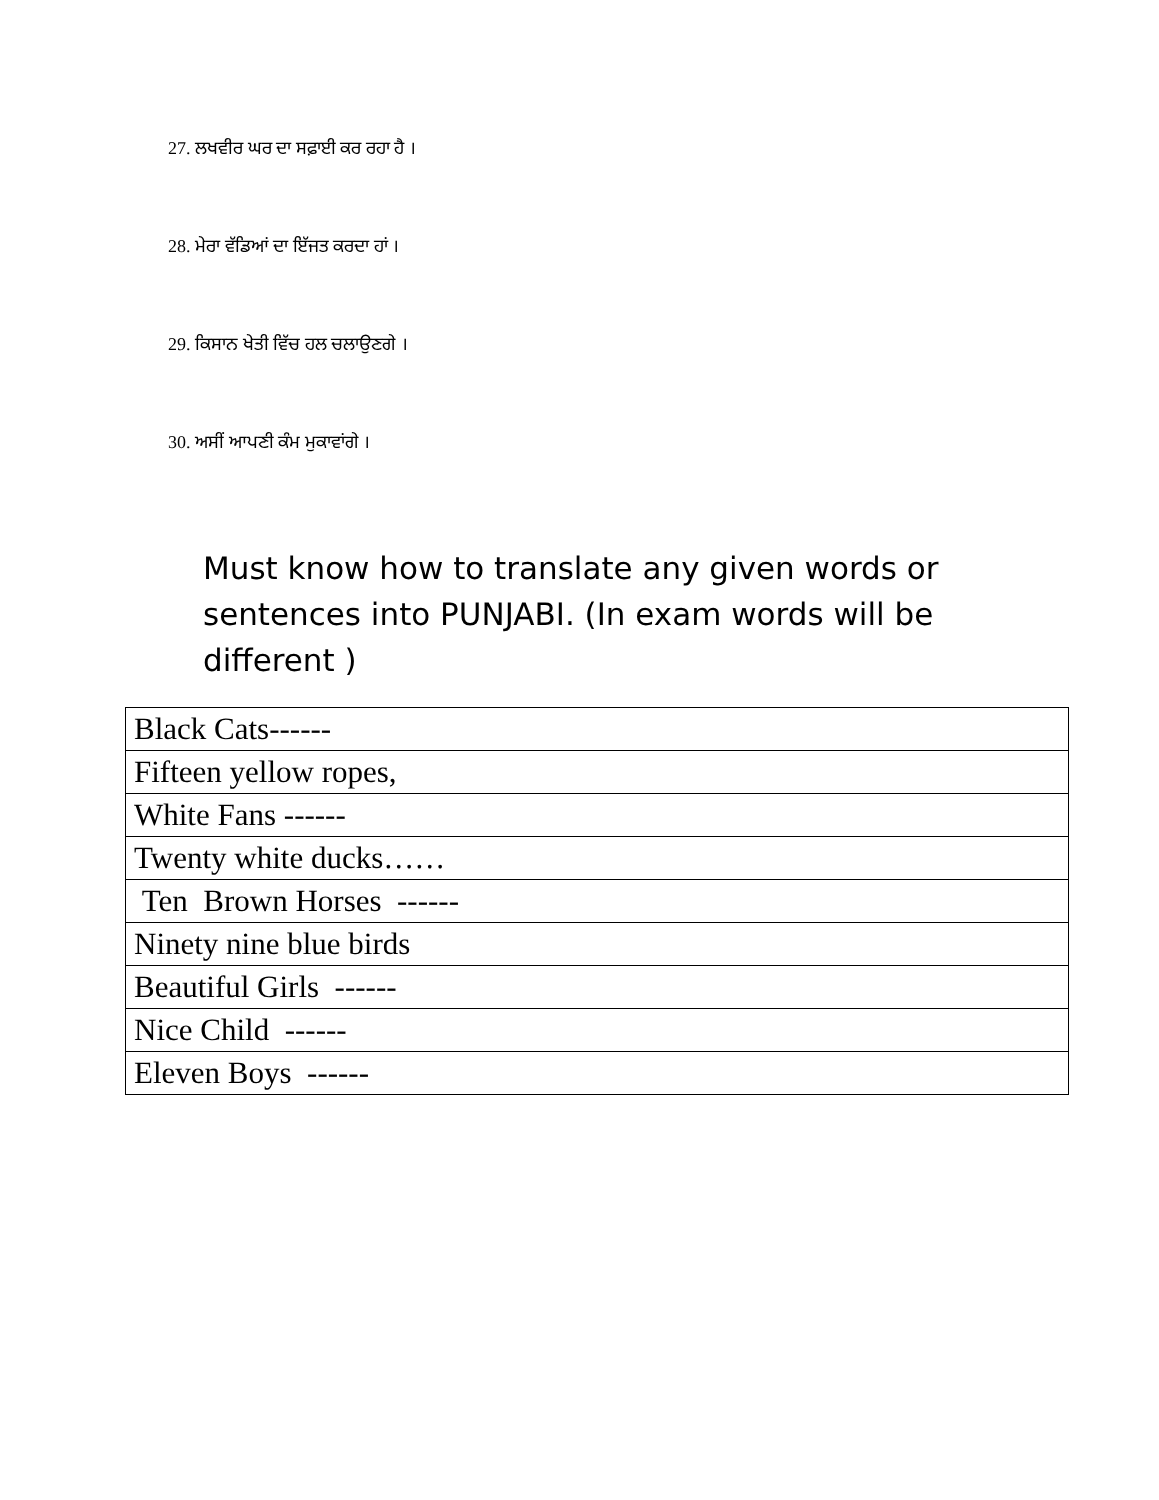27. ਲਖਵੀਰ ਘਰ ਦਾ ਸਫ਼ਾਈ ਕਰ ਰਹਾ ਹੈ ।
28. ਮੇਰਾ ਵੱਡਿਆਂ ਦਾ ਇੱਜਤ ਕਰਦਾ ਹਾਂ ।
29. ਕਿਸਾਨ ਖੇਤੀ ਵਿੱਚ ਹਲ ਚਲਾਉਣਗੇ ।
30. ਅਸੀਂ ਆਪਣੀ ਕੰਮ ਮੁਕਾਵਾਂਗੇ ।
Must know how to translate any given words or sentences into PUNJABI. (In exam words will be different )
| Black Cats------ |
| Fifteen yellow ropes, |
| White Fans ------ |
| Twenty white ducks…… |
| Ten Brown Horses ------ |
| Ninety nine blue birds |
| Beautiful Girls ------ |
| Nice Child ------ |
| Eleven Boys ------ |